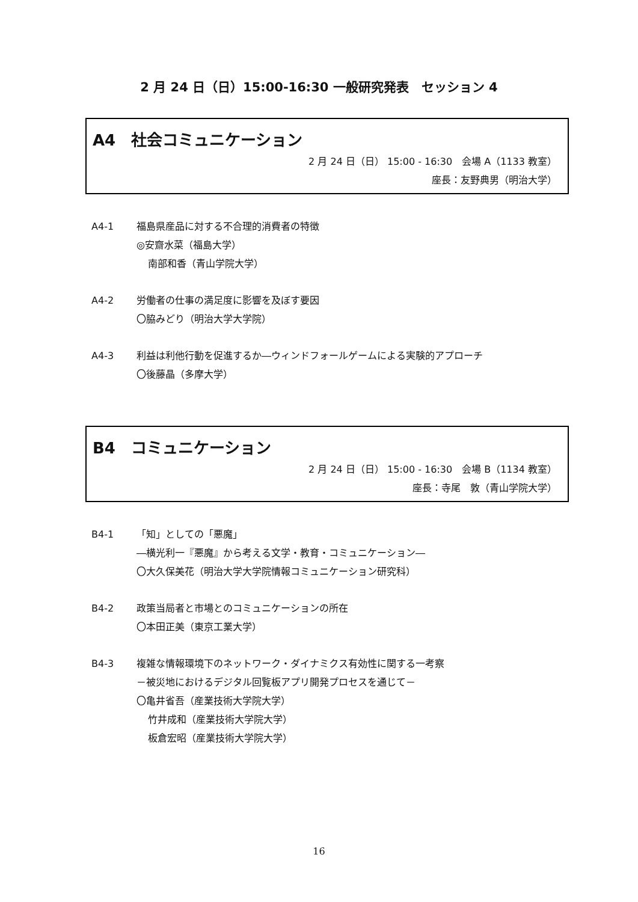2 月 24 日（日）15:00-16:30 一般研究発表　セッション 4
A4　社会コミュニケーション
2 月 24 日（日） 15:00 - 16:30　会場 A（1133 教室）
座長：友野典男（明治大学）
A4-1 福島県産品に対する不合理的消費者の特徴
◎安齋水菜（福島大学）
南部和香（青山学院大学）
A4-2 労働者の仕事の満足度に影響を及ぼす要因
〇脇みどり（明治大学大学院）
A4-3 利益は利他行動を促進するか―ウィンドフォールゲームによる実験的アプローチ
〇後藤晶（多摩大学）
B4　コミュニケーション
2 月 24 日（日） 15:00 - 16:30　会場 B（1134 教室）
座長：寺尾　敦（青山学院大学）
B4-1 「知」としての「悪魔」
―横光利一『悪魔』から考える文学・教育・コミュニケーション―
〇大久保美花（明治大学大学院情報コミュニケーション研究科）
B4-2 政策当局者と市場とのコミュニケーションの所在
〇本田正美（東京工業大学）
B4-3 複雑な情報環境下のネットワーク・ダイナミクス有効性に関する一考察
－被災地におけるデジタル回覧板アプリ開発プロセスを通じて－
〇亀井省吾（産業技術大学院大学）
竹井成和（産業技術大学院大学）
板倉宏昭（産業技術大学院大学）
16